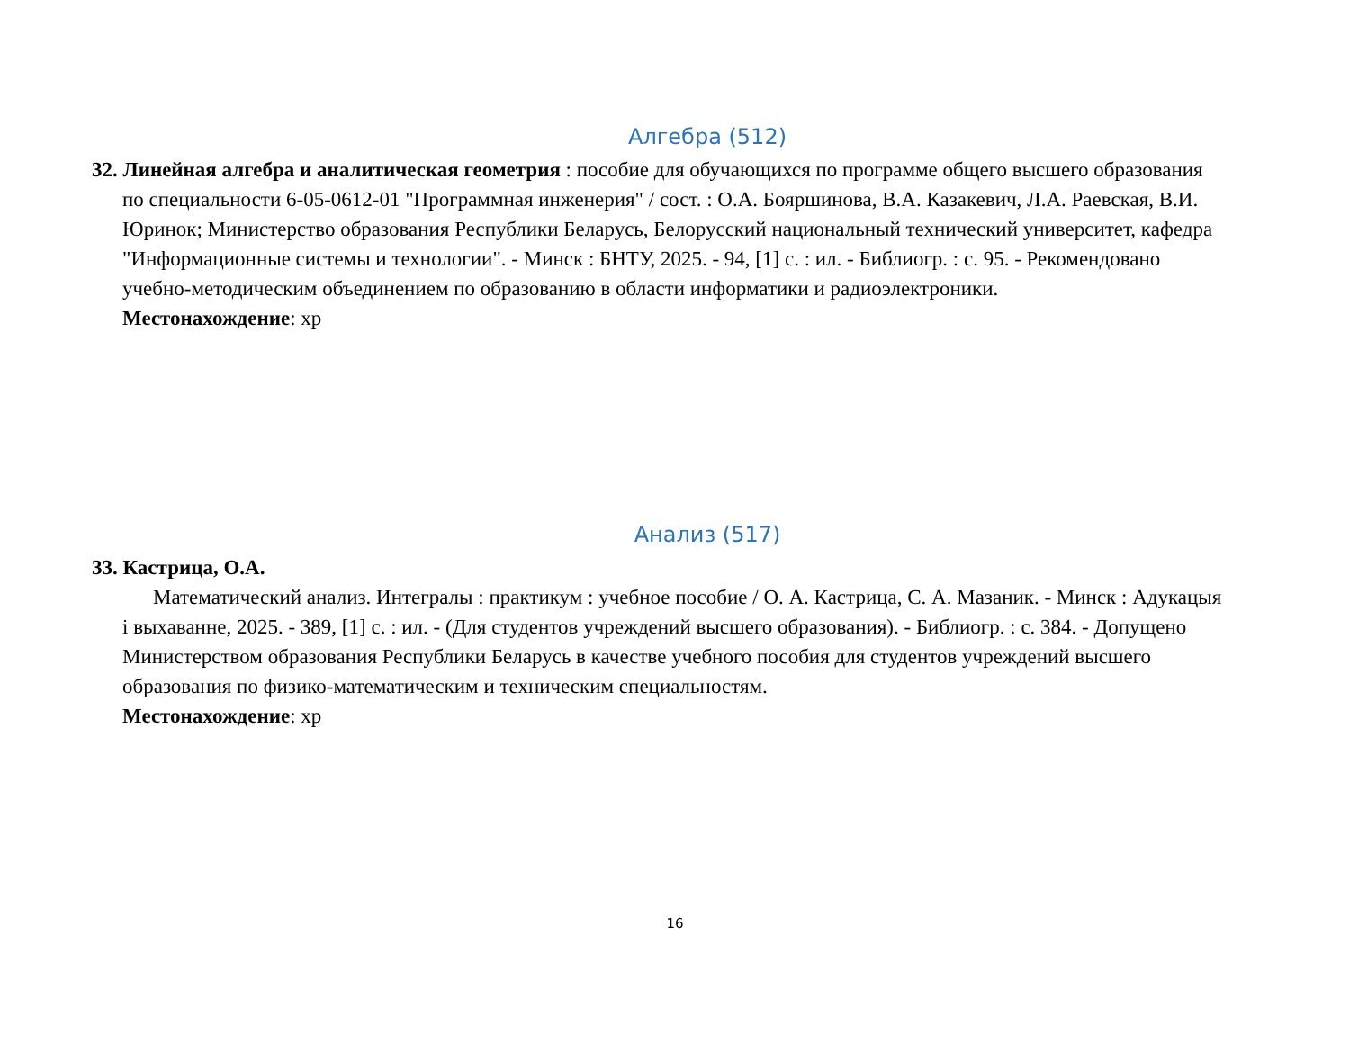Алгебра (512)
32. Линейная алгебра и аналитическая геометрия : пособие для обучающихся по программе общего высшего образования по специальности 6-05-0612-01 "Программная инженерия" / сост. : О.А. Бояршинова, В.А. Казакевич, Л.А. Раевская, В.И. Юринок; Министерство образования Республики Беларусь, Белорусский национальный технический университет, кафедра "Информационные системы и технологии". - Минск : БНТУ, 2025. - 94, [1] с. : ил. - Библиогр. : с. 95. - Рекомендовано учебно-методическим объединением по образованию в области информатики и радиоэлектроники.
Местонахождение: хр
Анализ (517)
33. Кастрица, О.А.
Математический анализ. Интегралы : практикум : учебное пособие / О. А. Кастрица, С. А. Мазаник. - Минск : Адукацыя і выхаванне, 2025. - 389, [1] с. : ил. - (Для студентов учреждений высшего образования). - Библиогр. : с. 384. - Допущено Министерством образования Республики Беларусь в качестве учебного пособия для студентов учреждений высшего образования по физико-математическим и техническим специальностям.
Местонахождение: хр
16